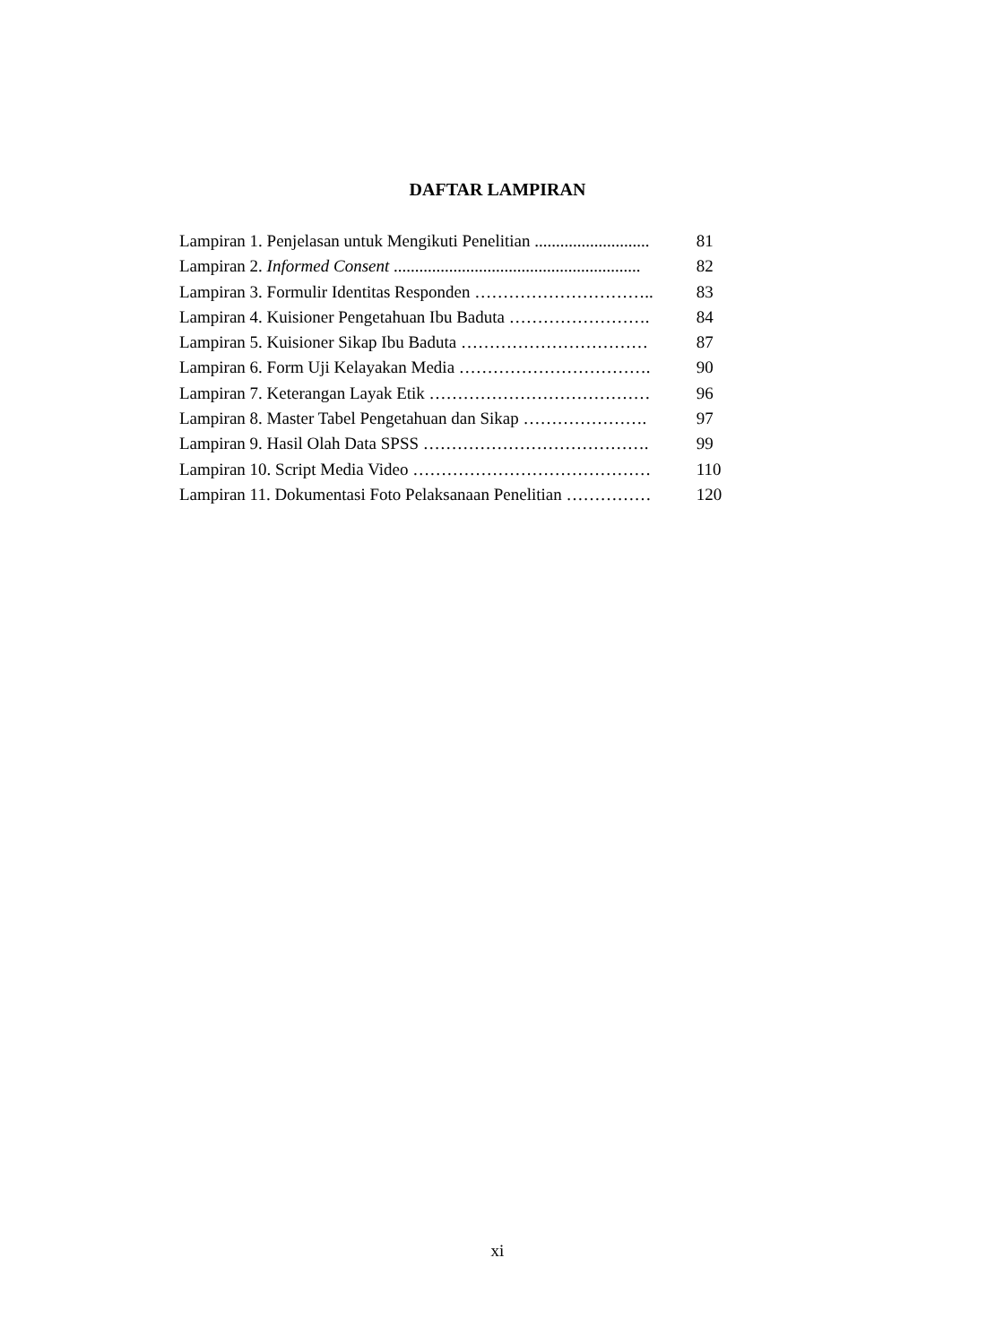DAFTAR LAMPIRAN
| Lampiran 1. Penjelasan untuk Mengikuti Penelitian ........................... | 81 |
| Lampiran 2. Informed Consent .......................................................... | 82 |
| Lampiran 3. Formulir Identitas Responden ………………………….. | 83 |
| Lampiran 4. Kuisioner Pengetahuan Ibu Baduta ……………………. | 84 |
| Lampiran 5. Kuisioner Sikap Ibu Baduta …………………………… | 87 |
| Lampiran 6. Form Uji Kelayakan Media ……………………………. | 90 |
| Lampiran 7. Keterangan Layak Etik ………………………………… | 96 |
| Lampiran 8. Master Tabel Pengetahuan dan Sikap …………………. | 97 |
| Lampiran 9. Hasil Olah Data SPSS …………………………………. | 99 |
| Lampiran 10. Script Media Video …………………………………… | 110 |
| Lampiran 11. Dokumentasi Foto Pelaksanaan Penelitian …………… | 120 |
xi